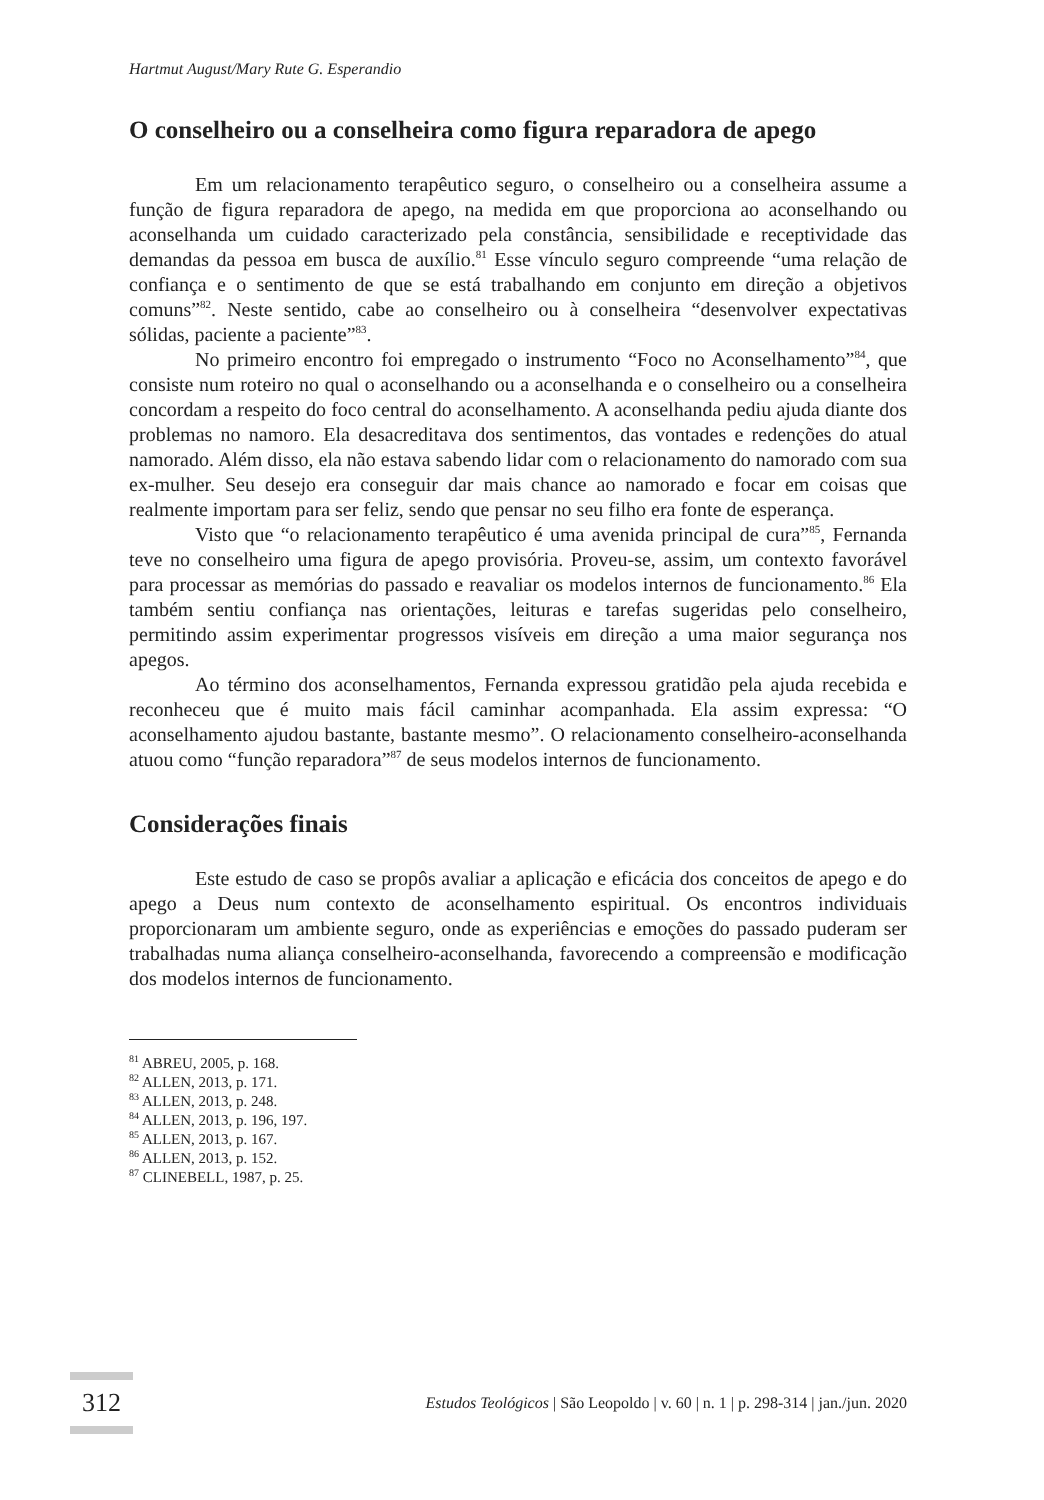Hartmut August/Mary Rute G. Esperandio
O conselheiro ou a conselheira como figura reparadora de apego
Em um relacionamento terapêutico seguro, o conselheiro ou a conselheira assume a função de figura reparadora de apego, na medida em que proporciona ao aconselhando ou aconselhanda um cuidado caracterizado pela constância, sensibilidade e receptividade das demandas da pessoa em busca de auxílio.<sup>81</sup> Esse vínculo seguro compreende “uma relação de confiança e o sentimento de que se está trabalhando em conjunto em direção a objetivos comuns”<sup>82</sup>. Neste sentido, cabe ao conselheiro ou à conselheira “desenvolver expectativas sólidas, paciente a paciente”<sup>83</sup>.
No primeiro encontro foi empregado o instrumento “Foco no Aconselhamento”<sup>84</sup>, que consiste num roteiro no qual o aconselhando ou a aconselhanda e o conselheiro ou a conselheira concordam a respeito do foco central do aconselhamento. A aconselhanda pediu ajuda diante dos problemas no namoro. Ela desacreditava dos sentimentos, das vontades e redenções do atual namorado. Além disso, ela não estava sabendo lidar com o relacionamento do namorado com sua ex-mulher. Seu desejo era conseguir dar mais chance ao namorado e focar em coisas que realmente importam para ser feliz, sendo que pensar no seu filho era fonte de esperança.
Visto que “o relacionamento terapêutico é uma avenida principal de cura”<sup>85</sup>, Fernanda teve no conselheiro uma figura de apego provisória. Proveu-se, assim, um contexto favorável para processar as memórias do passado e reavaliar os modelos internos de funcionamento.<sup>86</sup> Ela também sentiu confiança nas orientações, leituras e tarefas sugeridas pelo conselheiro, permitindo assim experimentar progressos visíveis em direção a uma maior segurança nos apegos.
Ao término dos aconselhamentos, Fernanda expressou gratidão pela ajuda recebida e reconheceu que é muito mais fácil caminhar acompanhada. Ela assim expressa: “O aconselhamento ajudou bastante, bastante mesmo”. O relacionamento conselheiro-aconselhanda atuou como “função reparadora”<sup>87</sup> de seus modelos internos de funcionamento.
Considerações finais
Este estudo de caso se propôs avaliar a aplicação e eficácia dos conceitos de apego e do apego a Deus num contexto de aconselhamento espiritual. Os encontros individuais proporcionaram um ambiente seguro, onde as experiências e emoções do passado puderam ser trabalhadas numa aliança conselheiro-aconselhanda, favorecendo a compreensão e modificação dos modelos internos de funcionamento.
<sup>81</sup> ABREU, 2005, p. 168.
<sup>82</sup> ALLEN, 2013, p. 171.
<sup>83</sup> ALLEN, 2013, p. 248.
<sup>84</sup> ALLEN, 2013, p. 196, 197.
<sup>85</sup> ALLEN, 2013, p. 167.
<sup>86</sup> ALLEN, 2013, p. 152.
<sup>87</sup> CLINEBELL, 1987, p. 25.
312 Estudos Teológicos | São Leopoldo | v. 60 | n. 1 | p. 298-314 | jan./jun. 2020